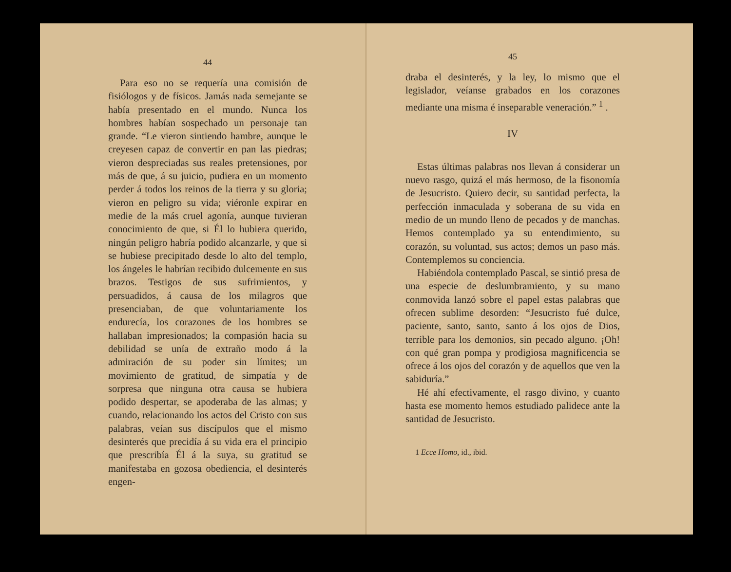44
Para eso no se requería una comisión de fisiólogos y de físicos. Jamás nada semejante se había presentado en el mundo. Nunca los hombres habían sospechado un personaje tan grande. “Le vieron sintiendo hambre, aunque le creyesen capaz de convertir en pan las piedras; vieron despreciadas sus reales pretensiones, por más de que, á su juicio, pudiera en un momento perder á todos los reinos de la tierra y su gloria; vieron en peligro su vida; viéronle expirar en medie de la más cruel agonía, aunque tuvieran conocimiento de que, si Él lo hubiera querido, ningún peligro habría podido alcanzarle, y que si se hubiese precipitado desde lo alto del templo, los ángeles le habrían recibido dulcemente en sus brazos. Testigos de sus sufrimientos, y persuadidos, á causa de los milagros que presenciaban, de que voluntariamente los endurecía, los corazones de los hombres se hallaban impresionados; la compasión hacia su debilidad se unía de extraño modo á la admiración de su poder sin límites; un movimiento de gratitud, de simpatía y de sorpresa que ninguna otra causa se hubiera podido despertar, se apoderaba de las almas; y cuando, relacionando los actos del Cristo con sus palabras, veían sus discípulos que el mismo desinterés que precidía á su vida era el principio que prescribía Él á la suya, su gratitud se manifestaba en gozosa obediencia, el desinterés engen-
45
draba el desinterés, y la ley, lo mismo que el legislador, veíanse grabados en los corazones mediante una misma é inseparable veneración.” <sup>1</sup> .
IV
Estas últimas palabras nos llevan á considerar un nuevo rasgo, quizá el más hermoso, de la fisonomía de Jesucristo. Quiero decir, su santidad perfecta, la perfección inmaculada y soberana de su vida en medio de un mundo lleno de pecados y de manchas. Hemos contemplado ya su entendimiento, su corazón, su voluntad, sus actos; demos un paso más. Contemplemos su conciencia.
Habiéndola contemplado Pascal, se sintió presa de una especie de deslumbramiento, y su mano conmovida lanzó sobre el papel estas palabras que ofrecen sublime desorden: “Jesucristo fué dulce, paciente, santo, santo, santo á los ojos de Dios, terrible para los demonios, sin pecado alguno. ¡Oh! con qué gran pompa y prodigiosa magnificencia se ofrece á los ojos del corazón y de aquellos que ven la sabiduría.”
Hé ahí efectivamente, el rasgo divino, y cuanto hasta ese momento hemos estudiado palidece ante la santidad de Jesucristo.
1 Ecce Homo, id., ibid.